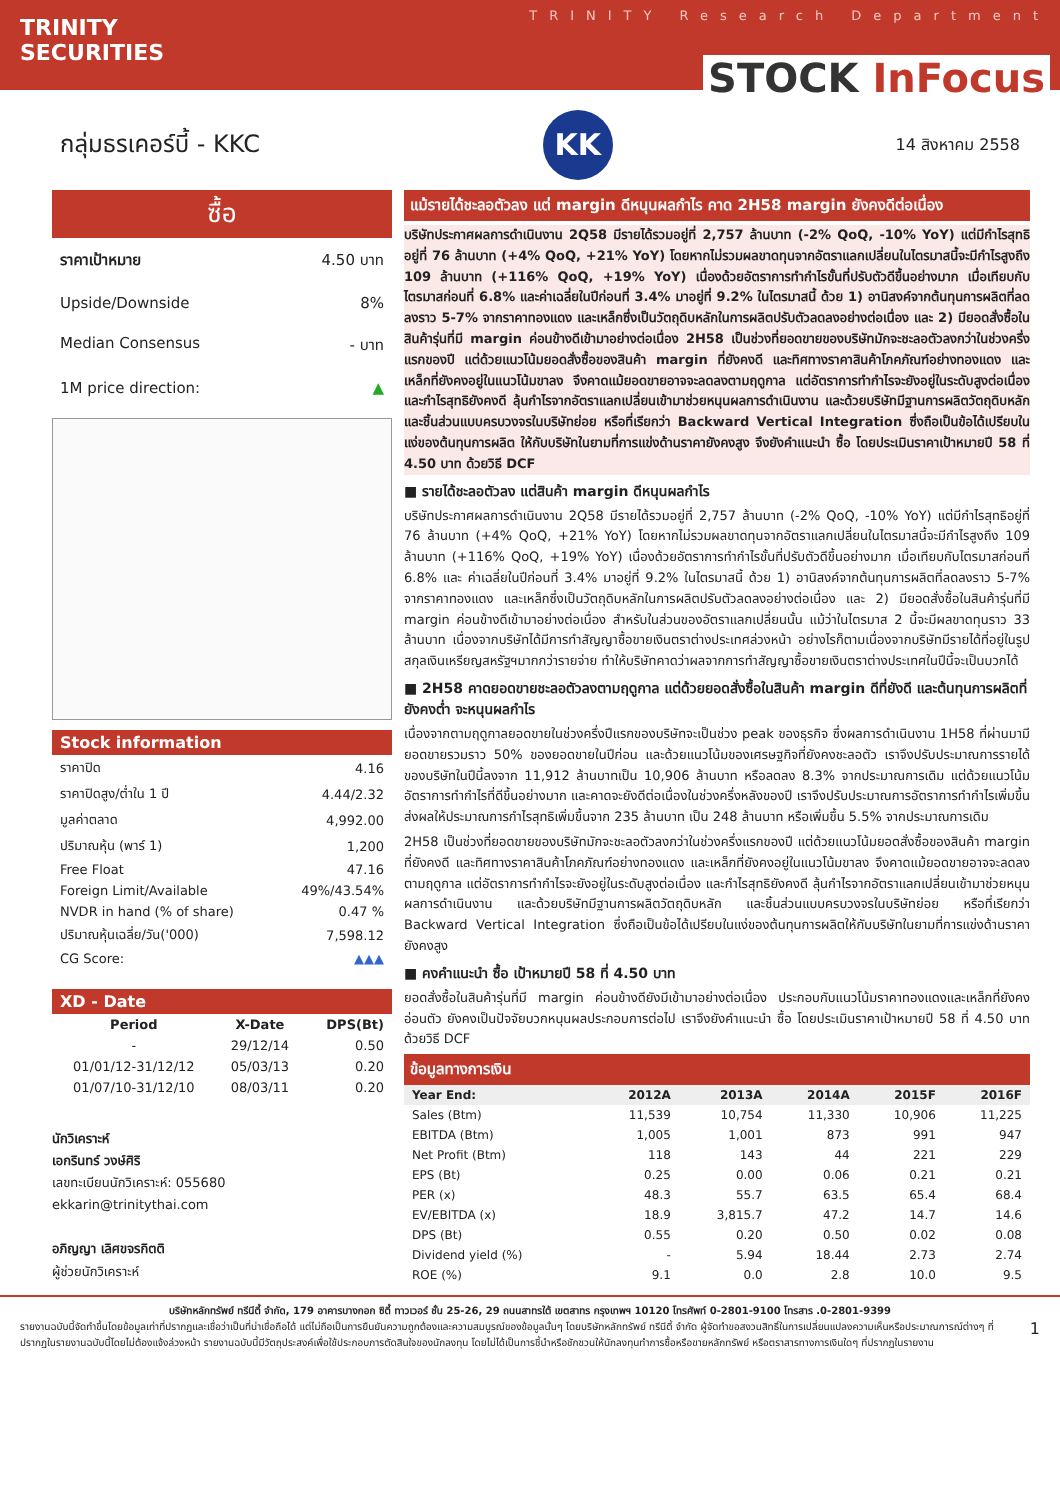TRINITY
SECURITIES
TRINITY Research Department
STOCK InFocus
กลุ่มธรเคอร์บี้ - KKC
KK
14 สิงหาคม 2558
ซื้อ
ราคาเป้าหมาย 4.50 บาท
Upside/Downside 8%
Median Consensus - บาท
1M price direction: ▲
Stock information
| ราคาปิด | 4.16 |
| ราคาปิดสูง/ต่ำใน 1 ปี | 4.44/2.32 |
| มูลค่าตลาด | 4,992.00 |
| ปริมาณหุ้น (พาร์ 1) | 1,200 |
| Free Float | 47.16 |
| Foreign Limit/Available | 49%/43.54% |
| NVDR in hand (% of share) | 0.47 % |
| ปริมาณหุ้นเฉลี่ย/วัน('000) | 7,598.12 |
| CG Score: | ▲▲▲ |
XD - Date
| Period | X-Date | DPS(Bt) |
| --- | --- | --- |
| - | 29/12/14 | 0.50 |
| 01/01/12-31/12/12 | 05/03/13 | 0.20 |
| 01/07/10-31/12/10 | 08/03/11 | 0.20 |
นักวิเคราะห์
เอกรินทร์ วงษ์ศิริ
เลขทะเบียนนักวิเคราะห์: 055680
ekkarin@trinitythai.com
อภิญญา เลิศขจรกิตติ
ผู้ช่วยนักวิเคราะห์
แม้รายได้ชะลอตัวลง แต่ margin ดีหนุนผลกำไร คาด 2H58 margin ยังคงดีต่อเนื่อง
บริษัทประกาศผลการดำเนินงาน 2Q58 มีรายได้รวมอยู่ที่ 2,757 ล้านบาท (-2% QoQ, -10% YoY) แต่มีกำไรสุทธิอยู่ที่ 76 ล้านบาท (+4% QoQ, +21% YoY) โดยหากไม่รวมผลขาดทุนจากอัตราแลกเปลี่ยนในไตรมาสนี้จะมีกำไรสูงถึง 109 ล้านบาท (+116% QoQ, +19% YoY) เนื่องด้วยอัตราการทำกำไรขั้นที่ปรับตัวดีขึ้นอย่างมาก เมื่อเทียบกับไตรมาสก่อนที่ 6.8% และค่าเฉลี่ยในปีก่อนที่ 3.4% มาอยู่ที่ 9.2% ในไตรมาสนี้ ด้วย 1) อานิสงค์จากต้นทุนการผลิตที่ลดลงราว 5-7% จากราคาทองแดง และเหล็กซึ่งเป็นวัตถุดิบหลักในการผลิตปรับตัวลดลงอย่างต่อเนื่อง และ 2) มียอดสั่งซื้อในสินค้ารุ่นที่มี margin ค่อนข้างดีเข้ามาอย่างต่อเนื่อง 2H58 เป็นช่วงที่ยอดขายของบริษัทมักจะชะลอตัวลงกว่าในช่วงครึ่งแรกของปี แต่ด้วยแนวโน้มยอดสั่งซื้อของสินค้า margin ที่ยังคงดี และทิศทางราคาสินค้าโภคภัณฑ์อย่างทองแดง และเหล็กที่ยังคงอยู่ในแนวโน้มขาลง จึงคาดแม้ยอดขายอาจจะลดลงตามฤดูกาล แต่อัตราการทำกำไรจะยังอยู่ในระดับสูงต่อเนื่อง และกำไรสุทธิยังคงดี ลุ้นกำไรจากอัตราแลกเปลี่ยนเข้ามาช่วยหนุนผลการดำเนินงาน และด้วยบริษัทมีฐานการผลิตวัตถุดิบหลัก และชิ้นส่วนแบบครบวงจรในบริษัทย่อย หรือที่เรียกว่า Backward Vertical Integration ซึ่งถือเป็นข้อได้เปรียบในแง่ของต้นทุนการผลิต ให้กับบริษัทในยามที่การแข่งด้านราคายังคงสูง จึงยังคำแนะนำ ซื้อ โดยประเมินราคาเป้าหมายปี 58 ที่ 4.50 บาท ด้วยวิธี DCF
■ รายได้ชะลอตัวลง แต่สินค้า margin ดีหนุนผลกำไร
บริษัทประกาศผลการดำเนินงาน 2Q58 มีรายได้รวมอยู่ที่ 2,757 ล้านบาท (-2% QoQ, -10% YoY) แต่มีกำไรสุทธิอยู่ที่ 76 ล้านบาท (+4% QoQ, +21% YoY) โดยหากไม่รวมผลขาดทุนจากอัตราแลกเปลี่ยนในไตรมาสนี้จะมีกำไรสูงถึง 109 ล้านบาท (+116% QoQ, +19% YoY) เนื่องด้วยอัตราการทำกำไรขั้นที่ปรับตัวดีขึ้นอย่างมาก เมื่อเทียบกับไตรมาสก่อนที่ 6.8% และ ค่าเฉลี่ยในปีก่อนที่ 3.4% มาอยู่ที่ 9.2% ในไตรมาสนี้ ด้วย 1) อานิสงค์จากต้นทุนการผลิตที่ลดลงราว 5-7% จากราคาทองแดง และเหล็กซึ่งเป็นวัตถุดิบหลักในการผลิตปรับตัวลดลงอย่างต่อเนื่อง และ 2) มียอดสั่งซื้อในสินค้ารุ่นที่มี margin ค่อนข้างดีเข้ามาอย่างต่อเนื่อง สำหรับในส่วนของอัตราแลกเปลี่ยนนั้น แม้ว่าในไตรมาส 2 นี้จะมีผลขาดทุนราว 33 ล้านบาท เนื่องจากบริษัทได้มีการทำสัญญาซื้อขายเงินตราต่างประเทศล่วงหน้า อย่างไรก็ตามเนื่องจากบริษัทมีรายได้ที่อยู่ในรูปสกุลเงินเหรียญสหรัฐฯมากกว่ารายจ่าย ทำให้บริษัทคาดว่าผลจากการทำสัญญาซื้อขายเงินตราต่างประเทศในปีนี้จะเป็นบวกได้
■ 2H58 คาดยอดขายชะลอตัวลงตามฤดูกาล แต่ด้วยยอดสั่งซื้อในสินค้า margin ดีที่ยังดี และต้นทุนการผลิตที่ยังคงต่ำ จะหนุนผลกำไร
เนื่องจากตามฤดูกาลยอดขายในช่วงครึ่งปีแรกของบริษัทจะเป็นช่วง peak ของธุรกิจ ซึ่งผลการดำเนินงาน 1H58 ที่ผ่านมามียอดขายรวมราว 50% ของยอดขายในปีก่อน และด้วยแนวโน้มของเศรษฐกิจที่ยังคงชะลอตัว เราจึงปรับประมาณการรายได้ของบริษัทในปีนี้ลงจาก 11,912 ล้านบาทเป็น 10,906 ล้านบาท หรือลดลง 8.3% จากประมาณการเดิม แต่ด้วยแนวโน้มอัตราการทำกำไรที่ดีขึ้นอย่างมาก และคาดจะยังดีต่อเนื่องในช่วงครึ่งหลังของปี เราจึงปรับประมาณการอัตราการทำกำไรเพิ่มขึ้น ส่งผลให้ประมาณการกำไรสุทธิเพิ่มขึ้นจาก 235 ล้านบาท เป็น 248 ล้านบาท หรือเพิ่มขึ้น 5.5% จากประมาณการเดิม
2H58 เป็นช่วงที่ยอดขายของบริษัทมักจะชะลอตัวลงกว่าในช่วงครึ่งแรกของปี แต่ด้วยแนวโน้มยอดสั่งซื้อของสินค้า margin ที่ยังคงดี และทิศทางราคาสินค้าโภคภัณฑ์อย่างทองแดง และเหล็กที่ยังคงอยู่ในแนวโน้มขาลง จึงคาดแม้ยอดขายอาจจะลดลงตามฤดูกาล แต่อัตราการทำกำไรจะยังอยู่ในระดับสูงต่อเนื่อง และกำไรสุทธิยังคงดี ลุ้นกำไรจากอัตราแลกเปลี่ยนเข้ามาช่วยหนุนผลการดำเนินงาน และด้วยบริษัทมีฐานการผลิตวัตถุดิบหลัก และชิ้นส่วนแบบครบวงจรในบริษัทย่อย หรือที่เรียกว่า Backward Vertical Integration ซึ่งถือเป็นข้อได้เปรียบในแง่ของต้นทุนการผลิตให้กับบริษัทในยามที่การแข่งด้านราคายังคงสูง
■ คงคำแนะนำ ซื้อ เป้าหมายปี 58 ที่ 4.50 บาท
ยอดสั่งซื้อในสินค้ารุ่นที่มี margin ค่อนข้างดียังมีเข้ามาอย่างต่อเนื่อง ประกอบกับแนวโน้มราคาทองแดงและเหล็กที่ยังคงอ่อนตัว ยังคงเป็นปัจจัยบวกหนุนผลประกอบการต่อไป เราจึงยังคำแนะนำ ซื้อ โดยประเมินราคาเป้าหมายปี 58 ที่ 4.50 บาท ด้วยวิธี DCF
ข้อมูลทางการเงิน
| Year End: | 2012A | 2013A | 2014A | 2015F | 2016F |
| --- | --- | --- | --- | --- | --- |
| Sales (Btm) | 11,539 | 10,754 | 11,330 | 10,906 | 11,225 |
| EBITDA (Btm) | 1,005 | 1,001 | 873 | 991 | 947 |
| Net Profit (Btm) | 118 | 143 | 44 | 221 | 229 |
| EPS (Bt) | 0.25 | 0.00 | 0.06 | 0.21 | 0.21 |
| PER (x) | 48.3 | 55.7 | 63.5 | 65.4 | 68.4 |
| EV/EBITDA (x) | 18.9 | 3,815.7 | 47.2 | 14.7 | 14.6 |
| DPS (Bt) | 0.55 | 0.20 | 0.50 | 0.02 | 0.08 |
| Dividend yield (%) | - | 5.94 | 18.44 | 2.73 | 2.74 |
| ROE (%) | 9.1 | 0.0 | 2.8 | 10.0 | 9.5 |
บริษัทหลักทรัพย์ ทรีนีตี้ จำกัด, 179 อาคารบางกอก ซิตี้ ทาวเวอร์ ชั้น 25-26, 29 ถนนสาทรใต้ เขตสาทร กรุงเทพฯ 10120 โทรศัพท์ 0-2801-9100 โทรสาร .0-2801-9399
รายงานฉบับนี้จัดทำขึ้นโดยข้อมูลเท่าที่ปรากฏและเชื่อว่าเป็นที่น่าเชื่อถือได้ แต่ไม่ถือเป็นการยืนยันความถูกต้องและความสมบูรณ์ของข้อมูลนั้นๆ โดยบริษัทหลักทรัพย์ ทรีนีตี้ จำกัด ผู้จัดทำขอสงวนสิทธิ์ในการเปลี่ยนแปลงความเห็นหรือประมาณการณ์ต่างๆ ที่ปรากฏในรายงานฉบับนี้โดยไม่ต้องแจ้งล่วงหน้า รายงานฉบับนี้มีวัตถุประสงค์เพื่อใช้ประกอบการตัดสินใจของนักลงทุน โดยไม่ได้เป็นการชี้นำหรือชักชวนให้นักลงทุนทำการซื้อหรือขายหลักทรัพย์ หรือตราสารทางการเงินใดๆ ที่ปรากฏในรายงาน 1